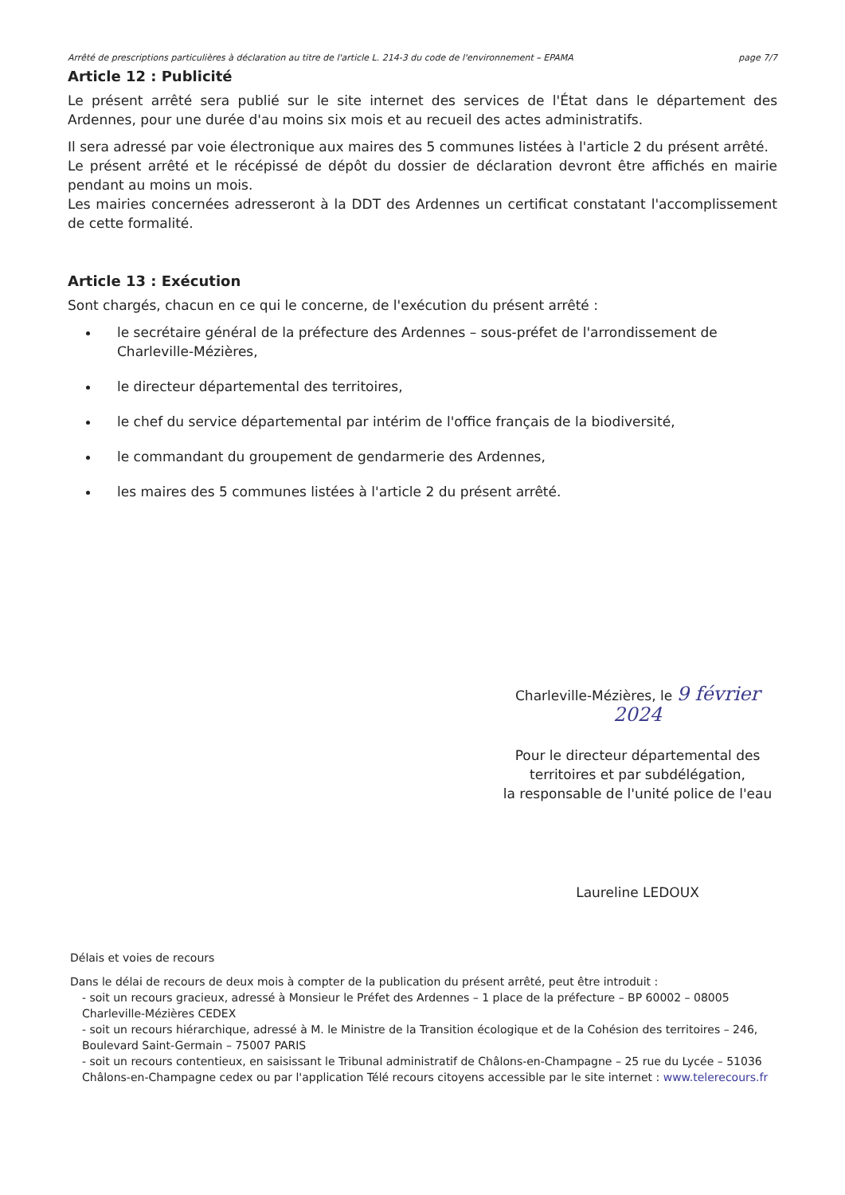Arrêté de prescriptions particulières à déclaration au titre de l'article L. 214-3 du code de l'environnement – EPAMA page 7/7
Article 12 : Publicité
Le présent arrêté sera publié sur le site internet des services de l'État dans le département des Ardennes, pour une durée d'au moins six mois et au recueil des actes administratifs.
Il sera adressé par voie électronique aux maires des 5 communes listées à l'article 2 du présent arrêté.
Le présent arrêté et le récépissé de dépôt du dossier de déclaration devront être affichés en mairie pendant au moins un mois.
Les mairies concernées adresseront à la DDT des Ardennes un certificat constatant l'accomplissement de cette formalité.
Article 13 : Exécution
Sont chargés, chacun en ce qui le concerne, de l'exécution du présent arrêté :
le secrétaire général de la préfecture des Ardennes – sous-préfet de l'arrondissement de Charleville-Mézières,
le directeur départemental des territoires,
le chef du service départemental par intérim de l'office français de la biodiversité,
le commandant du groupement de gendarmerie des Ardennes,
les maires des 5 communes listées à l'article 2 du présent arrêté.
Charleville-Mézières, le 9 février 2024
Pour le directeur départemental des territoires et par subdélégation,
la responsable de l'unité police de l'eau
Laureline LEDOUX
Délais et voies de recours
Dans le délai de recours de deux mois à compter de la publication du présent arrêté, peut être introduit :
- soit un recours gracieux, adressé à Monsieur le Préfet des Ardennes – 1 place de la préfecture – BP 60002 – 08005 Charleville-Mézières CEDEX
- soit un recours hiérarchique, adressé à M. le Ministre de la Transition écologique et de la Cohésion des territoires – 246, Boulevard Saint-Germain – 75007 PARIS
- soit un recours contentieux, en saisissant le Tribunal administratif de Châlons-en-Champagne – 25 rue du Lycée – 51036 Châlons-en-Champagne cedex ou par l'application Télé recours citoyens accessible par le site internet : www.telerecours.fr